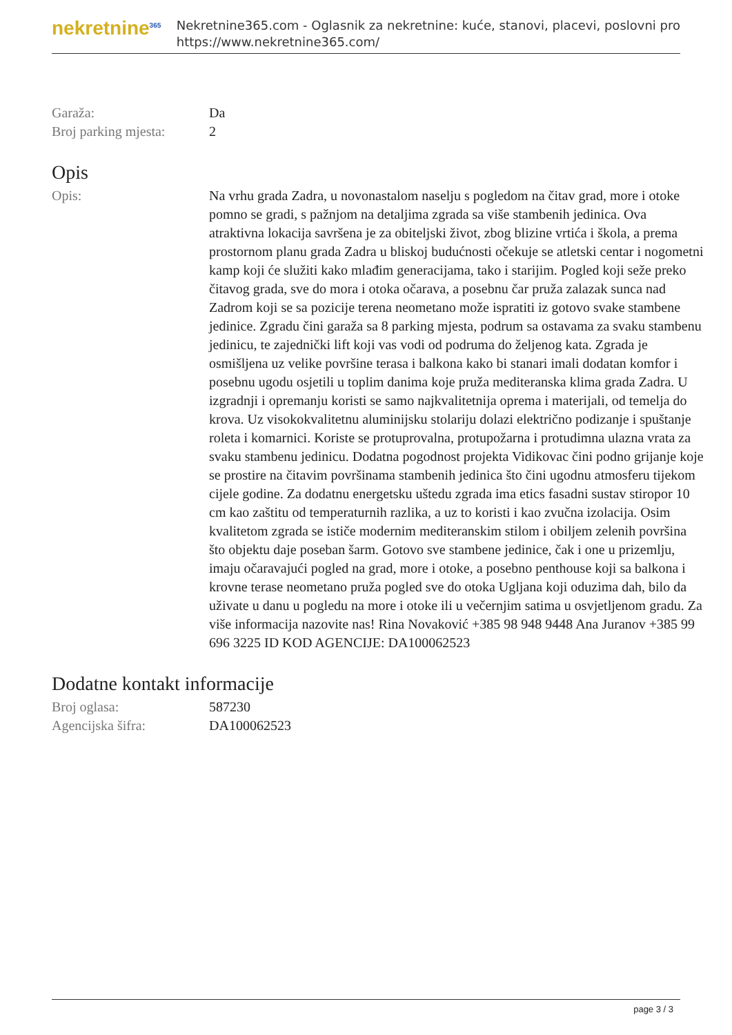nekretnine<sup>365</sup>
Nekretnine365.com - Oglasnik za nekretnine: kuće, stanovi, placevi, poslovni pro
https://www.nekretnine365.com/
| Garaža: | Da |
| Broj parking mjesta: | 2 |
Opis
| Opis: | Na vrhu grada Zadra, u novonastalom naselju s pogledom na čitav grad, more i otoke pomno se gradi, s pažnjom na detaljima zgrada sa više stambenih jedinica. Ova atraktivna lokacija savršena je za obiteljski život, zbog blizine vrtića i škola, a prema prostornom planu grada Zadra u bliskoj budućnosti očekuje se atletski centar i nogometni kamp koji će služiti kako mlađim generacijama, tako i starijim. Pogled koji seže preko čitavog grada, sve do mora i otoka očarava, a posebnu čar pruža zalazak sunca nad Zadrom koji se sa pozicije terena neometano može ispratiti iz gotovo svake stambene jedinice. Zgradu čini garaža sa 8 parking mjesta, podrum sa ostavama za svaku stambenu jedinicu, te zajednički lift koji vas vodi od podruma do željenog kata. Zgrada je osmišljena uz velike površine terasa i balkona kako bi stanari imali dodatan komfor i posebnu ugodu osjetili u toplim danima koje pruža mediteranska klima grada Zadra. U izgradnji i opremanju koristi se samo najkvalitetnija oprema i materijali, od temelja do krova. Uz visokokvalitetnu aluminijsku stolariju dolazi električno podizanje i spuštanje roleta i komarnici. Koriste se protuprovalna, protupožarna i protudimna ulazna vrata za svaku stambenu jedinicu. Dodatna pogodnost projekta Vidikovac čini podno grijanje koje se prostire na čitavim površinama stambenih jedinica što čini ugodnu atmosferu tijekom cijele godine. Za dodatnu energetsku uštedu zgrada ima etics fasadni sustav stiropor 10 cm kao zaštitu od temperaturnih razlika, a uz to koristi i kao zvučna izolacija. Osim kvalitetom zgrada se ističe modernim mediteranskim stilom i obiljem zelenih površina što objektu daje poseban šarm. Gotovo sve stambene jedinice, čak i one u prizemlju, imaju očaravajući pogled na grad, more i otoke, a posebno penthouse koji sa balkona i krovne terase neometano pruža pogled sve do otoka Ugljana koji oduzima dah, bilo da uživate u danu u pogledu na more i otoke ili u večernjim satima u osvjetljenom gradu. Za više informacija nazovite nas! Rina Novaković +385 98 948 9448 Ana Juranov +385 99 696 3225 ID KOD AGENCIJE: DA100062523 |
Dodatne kontakt informacije
| Broj oglasa: | 587230 |
| Agencijska šifra: | DA100062523 |
page 3 / 3